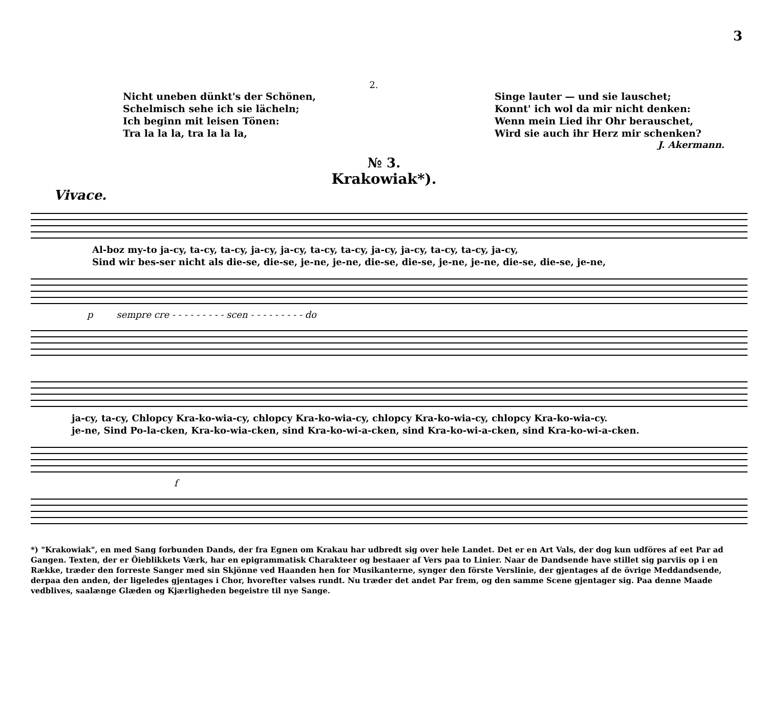3
2.
Nicht uneben dünkt's der Schönen,
Schelmisch sehe ich sie lächeln;
Ich beginn mit leisen Tönen:
Tra la la la, tra la la la,
Singe lauter — und sie lauschet;
Konnt' ich wol da mir nicht denken:
Wenn mein Lied ihr Ohr berauschet,
Wird sie auch ihr Herz mir schenken?
J. Akermann.
№ 3.
Krakowiak*).
Vivace.
Al-boz my-to ja-cy, ta-cy, ta-cy, ja-cy, ja-cy, ta-cy, ta-cy, ja-cy, ja-cy, ta-cy, ta-cy, ja-cy,
Sind wir bes-ser nicht als die-se, die-se, je-ne, je-ne, die-se, die-se, je-ne, je-ne, die-se, die-se, je-ne,
p sempre cre - - - - - - - - - scen - - - - - - - - - do
ja-cy, ta-cy, Chlopcy Kra-ko-wia-cy, chlopcy Kra-ko-wia-cy, chlopcy Kra-ko-wia-cy, chlopcy Kra-ko-wia-cy.
je-ne, Sind Po-la-cken, Kra-ko-wia-cken, sind Kra-ko-wi-a-cken, sind Kra-ko-wi-a-cken, sind Kra-ko-wi-a-cken.
f
*) "Krakowiak", en med Sang forbunden Dands, der fra Egnen om Krakau har udbredt sig over hele Landet. Det er en Art Vals, der dog kun udföres af eet Par ad Gangen. Texten, der er Öieblikkets Værk, har en epigrammatisk Charakteer og bestaaer af Vers paa to Linier. Naar de Dandsende have stillet sig parviis op i en Række, træder den forreste Sanger med sin Skjönne ved Haanden hen for Musikanterne, synger den förste Verslinie, der gjentages af de övrige Meddandsende, derpaa den anden, der ligeledes gjentages i Chor, hvorefter valses rundt. Nu træder det andet Par frem, og den samme Scene gjentager sig. Paa denne Maade vedblives, saalænge Glæden og Kjærligheden begeistre til nye Sange.